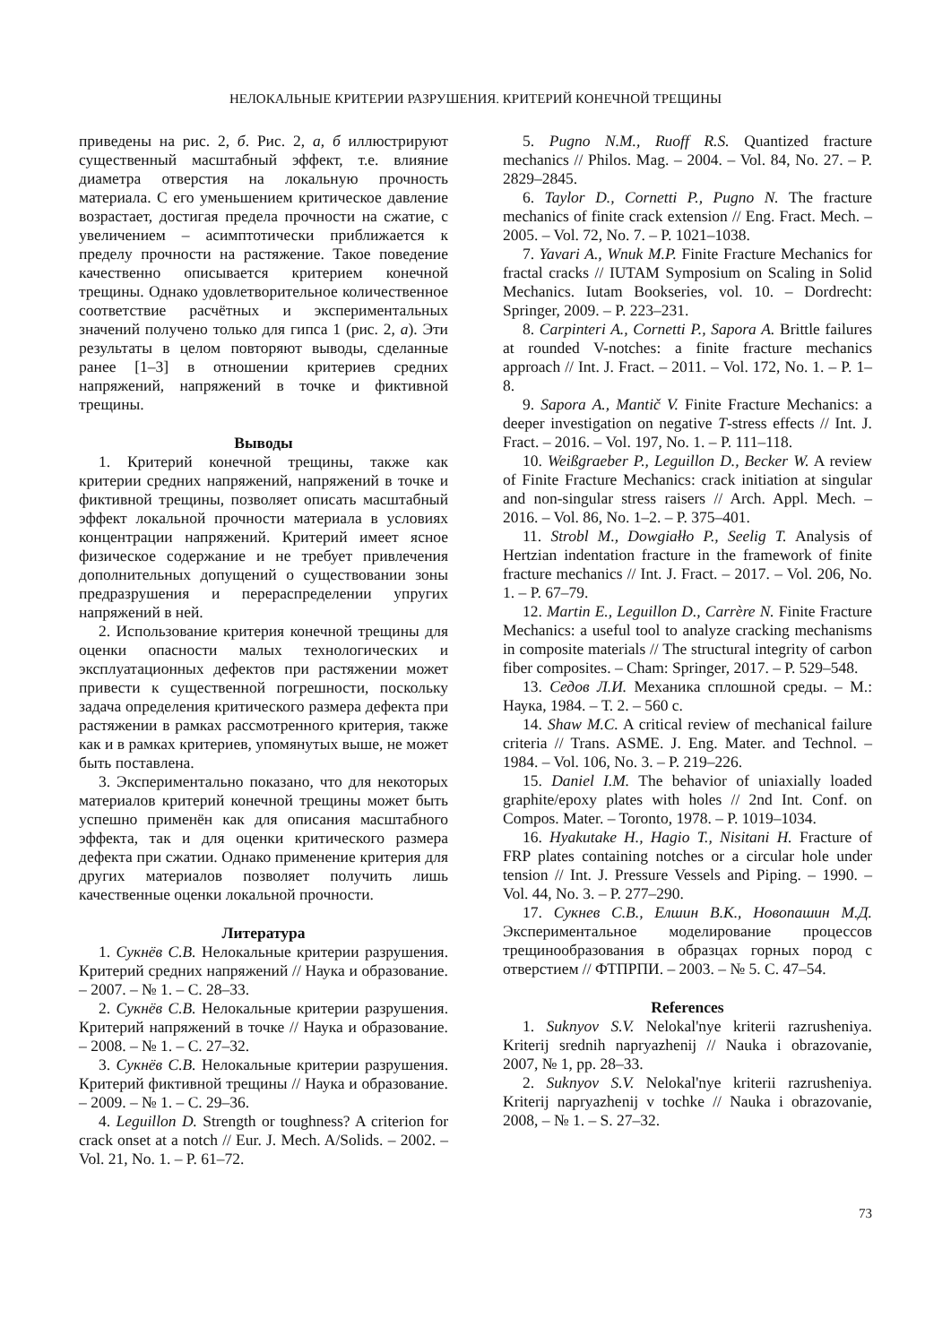НЕЛОКАЛЬНЫЕ КРИТЕРИИ РАЗРУШЕНИЯ. КРИТЕРИЙ КОНЕЧНОЙ ТРЕЩИНЫ
приведены на рис. 2, б. Рис. 2, а, б иллюстрируют существенный масштабный эффект, т.е. влияние диаметра отверстия на локальную прочность материала. С его уменьшением критическое давление возрастает, достигая предела прочности на сжатие, с увеличением – асимптотически приближается к пределу прочности на растяжение. Такое поведение качественно описывается критерием конечной трещины. Однако удовлетворительное количественное соответствие расчётных и экспериментальных значений получено только для гипса 1 (рис. 2, а). Эти результаты в целом повторяют выводы, сделанные ранее [1–3] в отношении критериев средних напряжений, напряжений в точке и фиктивной трещины.
Выводы
1. Критерий конечной трещины, также как критерии средних напряжений, напряжений в точке и фиктивной трещины, позволяет описать масштабный эффект локальной прочности материала в условиях концентрации напряжений. Критерий имеет ясное физическое содержание и не требует привлечения дополнительных допущений о существовании зоны предразрушения и перераспределении упругих напряжений в ней.
2. Использование критерия конечной трещины для оценки опасности малых технологических и эксплуатационных дефектов при растяжении может привести к существенной погрешности, поскольку задача определения критического размера дефекта при растяжении в рамках рассмотренного критерия, также как и в рамках критериев, упомянутых выше, не может быть поставлена.
3. Экспериментально показано, что для некоторых материалов критерий конечной трещины может быть успешно применён как для описания масштабного эффекта, так и для оценки критического размера дефекта при сжатии. Однако применение критерия для других материалов позволяет получить лишь качественные оценки локальной прочности.
Литература
1. Сукнёв С.В. Нелокальные критерии разрушения. Критерий средних напряжений // Наука и образование. – 2007. – № 1. – С. 28–33.
2. Сукнёв С.В. Нелокальные критерии разрушения. Критерий напряжений в точке // Наука и образование. – 2008. – № 1. – С. 27–32.
3. Сукнёв С.В. Нелокальные критерии разрушения. Критерий фиктивной трещины // Наука и образование. – 2009. – № 1. – С. 29–36.
4. Leguillon D. Strength or toughness? A criterion for crack onset at a notch // Eur. J. Mech. A/Solids. – 2002. – Vol. 21, No. 1. – P. 61–72.
5. Pugno N.M., Ruoff R.S. Quantized fracture mechanics // Philos. Mag. – 2004. – Vol. 84, No. 27. – P. 2829–2845.
6. Taylor D., Cornetti P., Pugno N. The fracture mechanics of finite crack extension // Eng. Fract. Mech. – 2005. – Vol. 72, No. 7. – P. 1021–1038.
7. Yavari A., Wnuk M.P. Finite Fracture Mechanics for fractal cracks // IUTAM Symposium on Scaling in Solid Mechanics. Iutam Bookseries, vol. 10. – Dordrecht: Springer, 2009. – P. 223–231.
8. Carpinteri A., Cornetti P., Sapora A. Brittle failures at rounded V-notches: a finite fracture mechanics approach // Int. J. Fract. – 2011. – Vol. 172, No. 1. – P. 1–8.
9. Sapora A., Mantič V. Finite Fracture Mechanics: a deeper investigation on negative T-stress effects // Int. J. Fract. – 2016. – Vol. 197, No. 1. – P. 111–118.
10. Weißgraeber P., Leguillon D., Becker W. A review of Finite Fracture Mechanics: crack initiation at singular and non-singular stress raisers // Arch. Appl. Mech. – 2016. – Vol. 86, No. 1–2. – P. 375–401.
11. Strobl M., Dowgiałło P., Seelig T. Analysis of Hertzian indentation fracture in the framework of finite fracture mechanics // Int. J. Fract. – 2017. – Vol. 206, No. 1. – P. 67–79.
12. Martin E., Leguillon D., Carrère N. Finite Fracture Mechanics: a useful tool to analyze cracking mechanisms in composite materials // The structural integrity of carbon fiber composites. – Cham: Springer, 2017. – P. 529–548.
13. Седов Л.И. Механика сплошной среды. – М.: Наука, 1984. – Т. 2. – 560 с.
14. Shaw M.C. A critical review of mechanical failure criteria // Trans. ASME. J. Eng. Mater. and Technol. – 1984. – Vol. 106, No. 3. – P. 219–226.
15. Daniel I.M. The behavior of uniaxially loaded graphite/epoxy plates with holes // 2nd Int. Conf. on Compos. Mater. – Toronto, 1978. – P. 1019–1034.
16. Hyakutake H., Hagio T., Nisitani H. Fracture of FRP plates containing notches or a circular hole under tension // Int. J. Pressure Vessels and Piping. – 1990. – Vol. 44, No. 3. – P. 277–290.
17. Сукнев С.В., Елшин В.К., Новопашин М.Д. Экспериментальное моделирование процессов трещинообразования в образцах горных пород с отверстием // ФТПРПИ. – 2003. – № 5. С. 47–54.
References
1. Suknyov S.V. Nelokal'nye kriterii razrusheniya. Kriterij srednih napryazhenij // Nauka i obrazovanie, 2007, № 1, pp. 28–33.
2. Suknyov S.V. Nelokal'nye kriterii razrusheniya. Kriterij napryazhenij v tochke // Nauka i obrazovanie, 2008, – № 1. – S. 27–32.
73